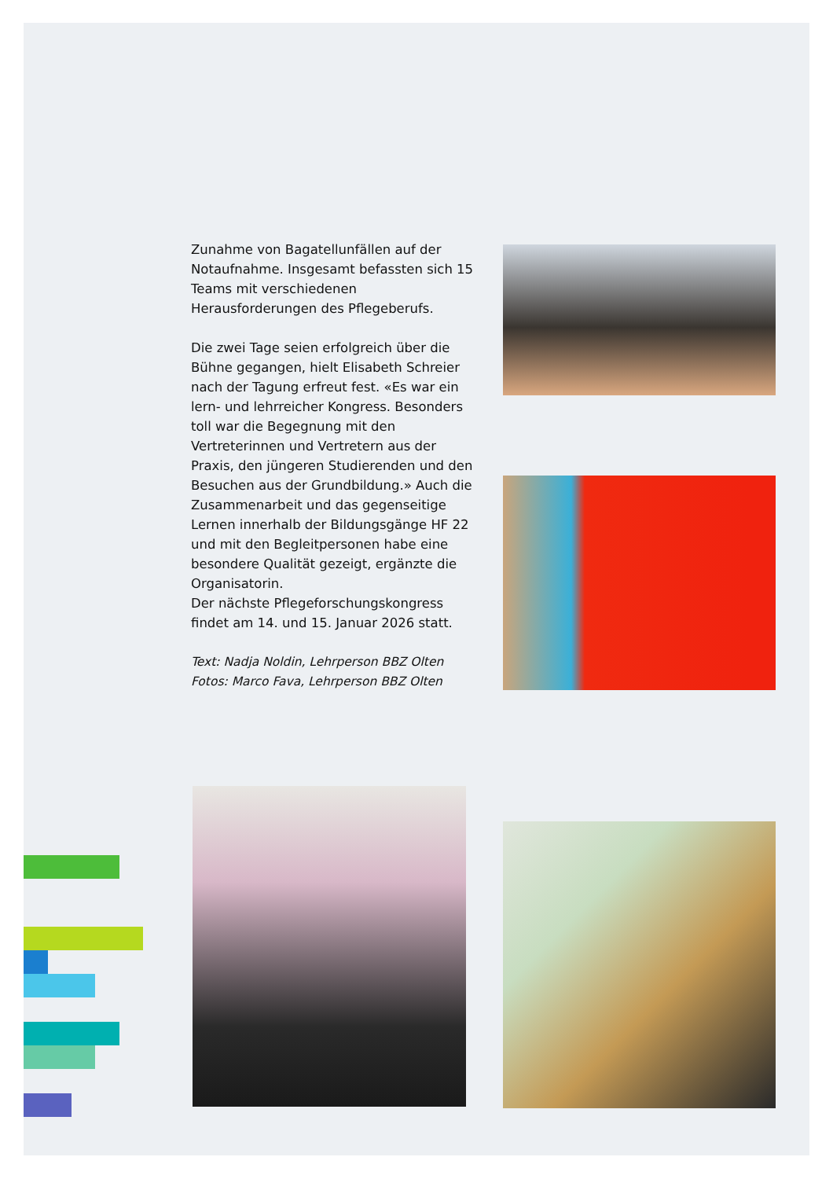Zunahme von Bagatellunfällen auf der Notaufnahme. Insgesamt befassten sich 15 Teams mit verschiedenen Herausforderungen des Pflegeberufs.
Die zwei Tage seien erfolgreich über die Bühne gegangen, hielt Elisabeth Schreier nach der Tagung erfreut fest. «Es war ein lern- und lehrreicher Kongress. Besonders toll war die Begegnung mit den Vertreterinnen und Vertretern aus der Praxis, den jüngeren Studierenden und den Besuchen aus der Grundbildung.» Auch die Zusammenarbeit und das gegenseitige Lernen innerhalb der Bildungsgänge HF 22 und mit den Begleitpersonen habe eine besondere Qualität gezeigt, ergänzte die Organisatorin.
Der nächste Pflegeforschungskongress findet am 14. und 15. Januar 2026 statt.
Text: Nadja Noldin, Lehrperson BBZ Olten
Fotos: Marco Fava, Lehrperson BBZ Olten